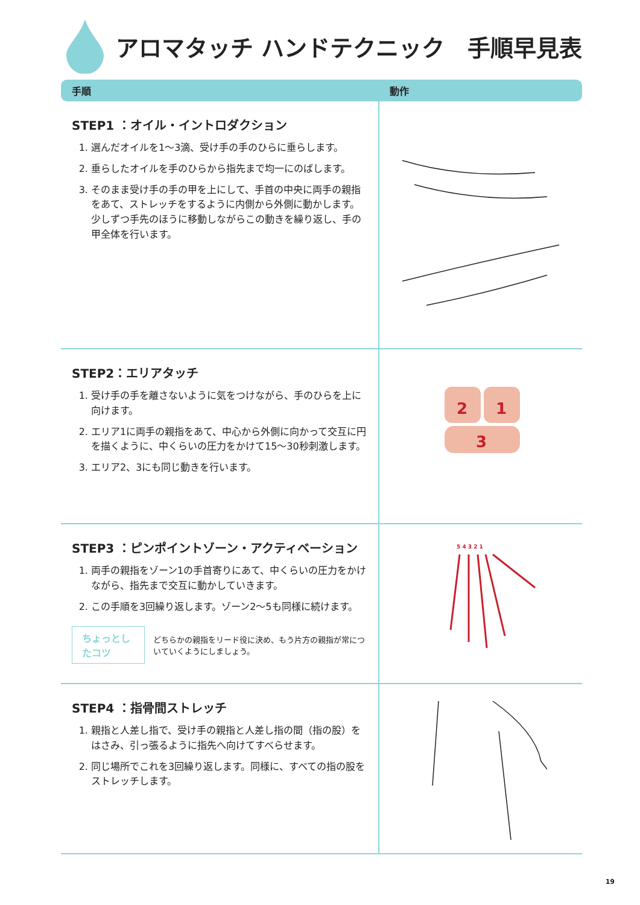アロマタッチ ハンドテクニック　手順早見表
| 手順 | 動作 |
| --- | --- |
| STEP1 ：オイル・イントロダクション 1. 選んだオイルを1〜3滴、受け手の手のひらに垂らします。 2. 垂らしたオイルを手のひらから指先まで均一にのばします。 3. そのまま受け手の手の甲を上にして、手首の中央に両手の親指をあて、ストレッチをするように内側から外側に動かします。少しずつ手先のほうに移動しながらこの動きを繰り返し、手の甲全体を行います。 | |
| STEP2：エリアタッチ 1. 受け手の手を離さないように気をつけながら、手のひらを上に向けます。 2. エリア1に両手の親指をあて、中心から外側に向かって交互に円を描くように、中くらいの圧力をかけて15〜30秒刺激します。 3. エリア2、3にも同じ動きを行います。 | 2 1 3 |
| STEP3 ：ピンポイントゾーン・アクティベーション 1. 両手の親指をゾーン1の手首寄りにあて、中くらいの圧力をかけながら、指先まで交互に動かしていきます。 2. この手順を3回繰り返します。ゾーン2〜5も同様に続けます。 ちょっとしたコツ どちらかの親指をリード役に決め、もう片方の親指が常についていくようにしましょう。 | 5 4 3 2 1 |
| STEP4 ：指骨間ストレッチ 1. 親指と人差し指で、受け手の親指と人差し指の間（指の股）をはさみ、引っ張るように指先へ向けてすべらせます。 2. 同じ場所でこれを3回繰り返します。同様に、すべての指の股をストレッチします。 | |
19